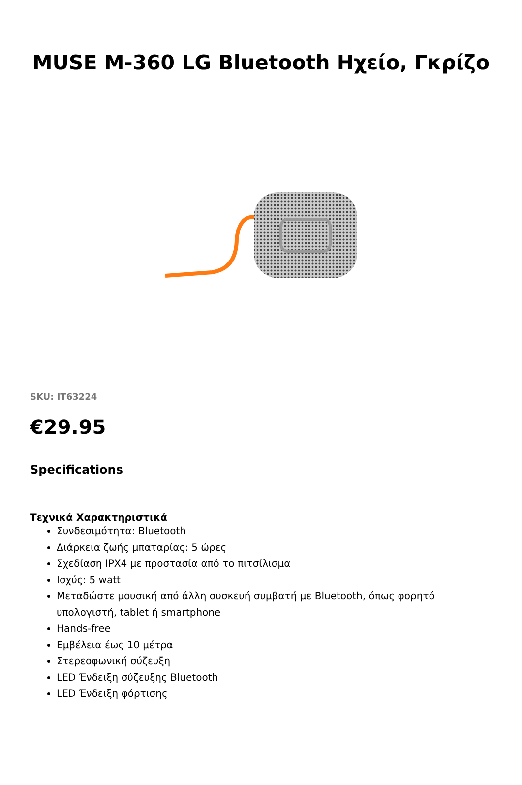MUSE M-360 LG Bluetooth Ηχείο, Γκρίζο
SKU: IT63224
€29.95
Specifications
Τεχνικά Χαρακτηριστικά
Συνδεσιμότητα: Bluetooth
Διάρκεια ζωής μπαταρίας: 5 ώρες
Σχεδίαση IPX4 με προστασία από το πιτσίλισμα
Ισχύς: 5 watt
Μεταδώστε μουσική από άλλη συσκευή συμβατή με Bluetooth, όπως φορητό υπολογιστή, tablet ή smartphone
Hands-free
Εμβέλεια έως 10 μέτρα
Στερεοφωνική σύζευξη
LED Ένδειξη σύζευξης Bluetooth
LED Ένδειξη φόρτισης